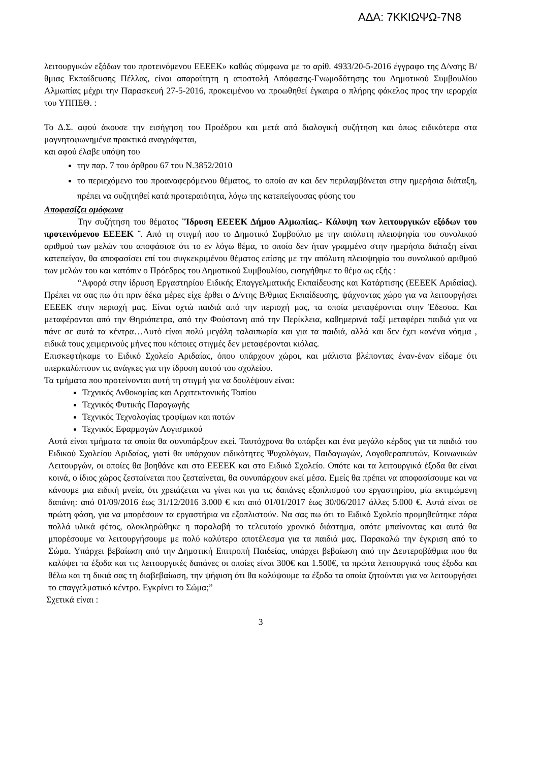ΑΔΑ: 7ΚΚΙΩΨΩ-7Ν8
λειτουργικών εξόδων του προτεινόμενου ΕΕΕΕΚ» καθώς σύμφωνα με το αρίθ. 4933/20-5-2016 έγγραφο της Δ/νσης Β/θμιας Εκπαίδευσης Πέλλας, είναι απαραίτητη η αποστολή Απόφασης-Γνωμοδότησης του Δημοτικού Συμβουλίου Αλμωπίας μέχρι την Παρασκευή 27-5-2016, προκειμένου να προωθηθεί έγκαιρα ο πλήρης φάκελος προς την ιεραρχία του ΥΠΠΕΘ. :
Το Δ.Σ. αφού άκουσε την εισήγηση του Προέδρου και μετά από διαλογική συζήτηση και όπως ειδικότερα στα μαγνητοφωνημένα πρακτικά αναγράφεται,
και αφού έλαβε υπόψη του
την παρ. 7 του άρθρου 67 του Ν.3852/2010
το περιεχόμενο του προαναφερόμενου θέματος, το οποίο αν και δεν περιλαμβάνεται στην ημερήσια διάταξη, πρέπει να συζητηθεί κατά προτεραιότητα, λόγω της κατεπείγουσας φύσης του
Αποφασίζει ομόφωνα
Την συζήτηση του θέματος ¨Ίδρυση ΕΕΕΕΚ Δήμου Αλμωπίας.- Κάλυψη των λειτουργικών εξόδων του προτεινόμενου ΕΕΕΕΚ ¨. Από τη στιγμή που το Δημοτικό Συμβούλιο με την απόλυτη πλειοψηφία του συνολικού αριθμού των μελών του αποφάσισε ότι το εν λόγω θέμα, το οποίο δεν ήταν γραμμένο στην ημερήσια διάταξη είναι κατεπείγον, θα αποφασίσει επί του συγκεκριμένου θέματος επίσης με την απόλυτη πλειοψηφία του συνολικού αριθμού των μελών του και κατόπιν ο Πρόεδρος του Δημοτικού Συμβουλίου, εισηγήθηκε το θέμα ως εξής :
“Αφορά στην ίδρυση Εργαστηρίου Ειδικής Επαγγελματικής Εκπαίδευσης και Κατάρτισης (ΕΕΕΕΚ Αριδαίας). Πρέπει να σας πω ότι πριν δέκα μέρες είχε έρθει ο Δ/ντης Β/θμιας Εκπαίδευσης, ψάχνοντας χώρο για να λειτουργήσει ΕΕΕΕΚ στην περιοχή μας. Είναι οχτώ παιδιά από την περιοχή μας, τα οποία μεταφέρονται στην Έδεσσα. Και μεταφέρονται από την Θηριόπετρα, από την Φούστανη από την Περίκλεια, καθημερινά ταξί μεταφέρει παιδιά για να πάνε σε αυτά τα κέντρα…Αυτό είναι πολύ μεγάλη ταλαιπωρία και για τα παιδιά, αλλά και δεν έχει κανένα νόημα , ειδικά τους χειμερινούς μήνες που κάποιες στιγμές δεν μεταφέρονται κιόλας.
Επισκεφτήκαμε το Ειδικό Σχολείο Αριδαίας, όπου υπάρχουν χώροι, και μάλιστα βλέποντας έναν-έναν είδαμε ότι υπερκαλύπτουν τις ανάγκες για την ίδρυση αυτού του σχολείου.
Τα τμήματα που προτείνονται αυτή τη στιγμή για να δουλέψουν είναι:
Τεχνικός Ανθοκομίας και Αρχιτεκτονικής Τοπίου
Τεχνικός Φυτικής Παραγωγής
Τεχνικός Τεχνολογίας τροφίμων και ποτών
Τεχνικός Εφαρμογών Λογισμικού
Αυτά είναι τμήματα τα οποία θα συνυπάρξουν εκεί. Ταυτόχρονα θα υπάρξει και ένα μεγάλο κέρδος για τα παιδιά του Ειδικού Σχολείου Αριδαίας, γιατί θα υπάρχουν ειδικότητες Ψυχολόγων, Παιδαγωγών, Λογοθεραπευτών, Κοινωνικών Λειτουργών, οι οποίες θα βοηθάνε και στο ΕΕΕΕΚ και στο Ειδικό Σχολείο. Οπότε και τα λειτουργικά έξοδα θα είναι κοινά, ο ίδιος χώρος ζεσταίνεται που ζεσταίνεται, θα συνυπάρχουν εκεί μέσα. Εμείς θα πρέπει να αποφασίσουμε και να κάνουμε μια ειδική μνεία, ότι χρειάζεται να γίνει και για τις δαπάνες εξοπλισμού του εργαστηρίου, μία εκτιμώμενη δαπάνη: από 01/09/2016 έως 31/12/2016 3.000 € και από 01/01/2017 έως 30/06/2017 άλλες 5.000 €. Αυτά είναι σε πρώτη φάση, για να μπορέσουν τα εργαστήρια να εξοπλιστούν. Να σας πω ότι το Ειδικό Σχολείο προμηθεύτηκε πάρα πολλά υλικά φέτος, ολοκληρώθηκε η παραλαβή το τελευταίο χρονικό διάστημα, οπότε μπαίνοντας και αυτά θα μπορέσουμε να λειτουργήσουμε με πολύ καλύτερο αποτέλεσμα για τα παιδιά μας. Παρακαλώ την έγκριση από το Σώμα. Υπάρχει βεβαίωση από την Δημοτική Επιτροπή Παιδείας, υπάρχει βεβαίωση από την Δευτεροβάθμια που θα καλύψει τα έξοδα και τις λειτουργικές δαπάνες οι οποίες είναι 300€ και 1.500€, τα πρώτα λειτουργικά τους έξοδα και θέλω και τη δικιά σας τη διαβεβαίωση, την ψήφιση ότι θα καλύψουμε τα έξοδα τα οποία ζητούνται για να λειτουργήσει το επαγγελματικό κέντρο. Εγκρίνει το Σώμα;”
Σχετικά είναι :
3